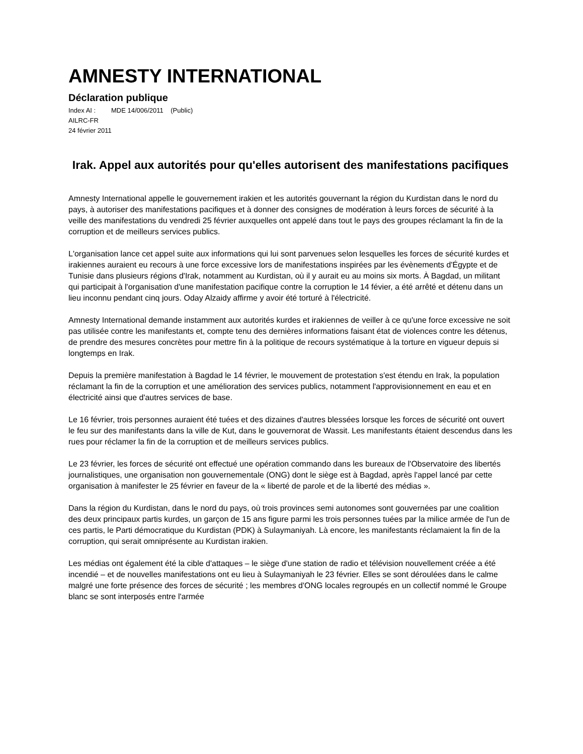AMNESTY INTERNATIONAL
Déclaration publique
Index AI : MDE 14/006/2011 (Public)
AILRC-FR
24 février 2011
Irak. Appel aux autorités pour qu'elles autorisent des manifestations pacifiques
Amnesty International appelle le gouvernement irakien et les autorités gouvernant la région du Kurdistan dans le nord du pays, à autoriser des manifestations pacifiques et à donner des consignes de modération à leurs forces de sécurité à la veille des manifestations du vendredi 25 février auxquelles ont appelé dans tout le pays des groupes réclamant la fin de la corruption et de meilleurs services publics.
L'organisation lance cet appel suite aux informations qui lui sont parvenues selon lesquelles les forces de sécurité kurdes et irakiennes auraient eu recours à une force excessive lors de manifestations inspirées par les évènements d'Égypte et de Tunisie dans plusieurs régions d'Irak, notamment au Kurdistan, où il y aurait eu au moins six morts. À Bagdad, un militant qui participait à l'organisation d'une manifestation pacifique contre la corruption le 14 févier, a été arrêté et détenu dans un lieu inconnu pendant cinq jours. Oday Alzaidy affirme y avoir été torturé à l'électricité.
Amnesty International demande instamment aux autorités kurdes et irakiennes de veiller à ce qu'une force excessive ne soit pas utilisée contre les manifestants et, compte tenu des dernières informations faisant état de violences contre les détenus, de prendre des mesures concrètes pour mettre fin à la politique de recours systématique à la torture en vigueur depuis si longtemps en Irak.
Depuis la première manifestation à Bagdad le 14 février, le mouvement de protestation s'est étendu en Irak, la population réclamant la fin de la corruption et une amélioration des services publics, notamment l'approvisionnement en eau et en électricité ainsi que d'autres services de base.
Le 16 février, trois personnes auraient été tuées et des dizaines d'autres blessées lorsque les forces de sécurité ont ouvert le feu sur des manifestants dans la ville de Kut, dans le gouvernorat de Wassit. Les manifestants étaient descendus dans les rues pour réclamer la fin de la corruption et de meilleurs services publics.
Le 23 février, les forces de sécurité ont effectué une opération commando dans les bureaux de l'Observatoire des libertés journalistiques, une organisation non gouvernementale (ONG) dont le siège est à Bagdad, après l'appel lancé par cette organisation à manifester le 25 février en faveur de la « liberté de parole et de la liberté des médias ».
Dans la région du Kurdistan, dans le nord du pays, où trois provinces semi autonomes sont gouvernées par une coalition des deux principaux partis kurdes, un garçon de 15 ans figure parmi les trois personnes tuées par la milice armée de l'un de ces partis, le Parti démocratique du Kurdistan (PDK) à Sulaymaniyah. Là encore, les manifestants réclamaient la fin de la corruption, qui serait omniprésente au Kurdistan irakien.
Les médias ont également été la cible d'attaques – le siège d'une station de radio et télévision nouvellement créée a été incendié – et de nouvelles manifestations ont eu lieu à Sulaymaniyah le 23 février. Elles se sont déroulées dans le calme malgré une forte présence des forces de sécurité ; les membres d'ONG locales regroupés en un collectif nommé le Groupe blanc se sont interposés entre l'armée